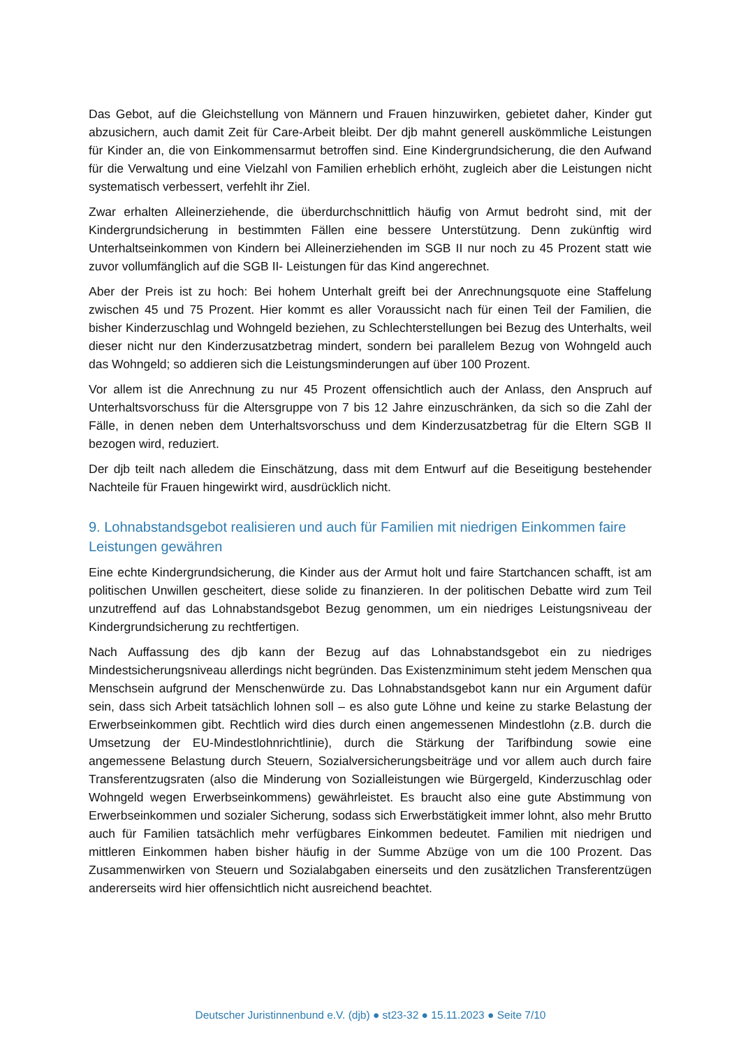Das Gebot, auf die Gleichstellung von Männern und Frauen hinzuwirken, gebietet daher, Kinder gut abzusichern, auch damit Zeit für Care-Arbeit bleibt. Der djb mahnt generell auskömmliche Leistungen für Kinder an, die von Einkommensarmut betroffen sind. Eine Kindergrundsicherung, die den Aufwand für die Verwaltung und eine Vielzahl von Familien erheblich erhöht, zugleich aber die Leistungen nicht systematisch verbessert, verfehlt ihr Ziel.
Zwar erhalten Alleinerziehende, die überdurchschnittlich häufig von Armut bedroht sind, mit der Kindergrundsicherung in bestimmten Fällen eine bessere Unterstützung. Denn zukünftig wird Unterhaltseinkommen von Kindern bei Alleinerziehenden im SGB II nur noch zu 45 Prozent statt wie zuvor vollumfänglich auf die SGB II- Leistungen für das Kind angerechnet.
Aber der Preis ist zu hoch: Bei hohem Unterhalt greift bei der Anrechnungsquote eine Staffelung zwischen 45 und 75 Prozent. Hier kommt es aller Voraussicht nach für einen Teil der Familien, die bisher Kinderzuschlag und Wohngeld beziehen, zu Schlechterstellungen bei Bezug des Unterhalts, weil dieser nicht nur den Kinderzusatzbetrag mindert, sondern bei parallelem Bezug von Wohngeld auch das Wohngeld; so addieren sich die Leistungsminderungen auf über 100 Prozent.
Vor allem ist die Anrechnung zu nur 45 Prozent offensichtlich auch der Anlass, den Anspruch auf Unterhaltsvorschuss für die Altersgruppe von 7 bis 12 Jahre einzuschränken, da sich so die Zahl der Fälle, in denen neben dem Unterhaltsvorschuss und dem Kinderzusatzbetrag für die Eltern SGB II bezogen wird, reduziert.
Der djb teilt nach alledem die Einschätzung, dass mit dem Entwurf auf die Beseitigung bestehender Nachteile für Frauen hingewirkt wird, ausdrücklich nicht.
9. Lohnabstandsgebot realisieren und auch für Familien mit niedrigen Einkommen faire Leistungen gewähren
Eine echte Kindergrundsicherung, die Kinder aus der Armut holt und faire Startchancen schafft, ist am politischen Unwillen gescheitert, diese solide zu finanzieren. In der politischen Debatte wird zum Teil unzutreffend auf das Lohnabstandsgebot Bezug genommen, um ein niedriges Leistungsniveau der Kindergrundsicherung zu rechtfertigen.
Nach Auffassung des djb kann der Bezug auf das Lohnabstandsgebot ein zu niedriges Mindestsicherungsniveau allerdings nicht begründen. Das Existenzminimum steht jedem Menschen qua Menschsein aufgrund der Menschenwürde zu. Das Lohnabstandsgebot kann nur ein Argument dafür sein, dass sich Arbeit tatsächlich lohnen soll – es also gute Löhne und keine zu starke Belastung der Erwerbseinkommen gibt. Rechtlich wird dies durch einen angemessenen Mindestlohn (z.B. durch die Umsetzung der EU-Mindestlohnrichtlinie), durch die Stärkung der Tarifbindung sowie eine angemessene Belastung durch Steuern, Sozialversicherungsbeiträge und vor allem auch durch faire Transferentzugsraten (also die Minderung von Sozialleistungen wie Bürgergeld, Kinderzuschlag oder Wohngeld wegen Erwerbseinkommens) gewährleistet. Es braucht also eine gute Abstimmung von Erwerbseinkommen und sozialer Sicherung, sodass sich Erwerbstätigkeit immer lohnt, also mehr Brutto auch für Familien tatsächlich mehr verfügbares Einkommen bedeutet. Familien mit niedrigen und mittleren Einkommen haben bisher häufig in der Summe Abzüge von um die 100 Prozent. Das Zusammenwirken von Steuern und Sozialabgaben einerseits und den zusätzlichen Transferentzügen andererseits wird hier offensichtlich nicht ausreichend beachtet.
Deutscher Juristinnenbund e.V. (djb) ● st23-32 ● 15.11.2023 ● Seite 7/10